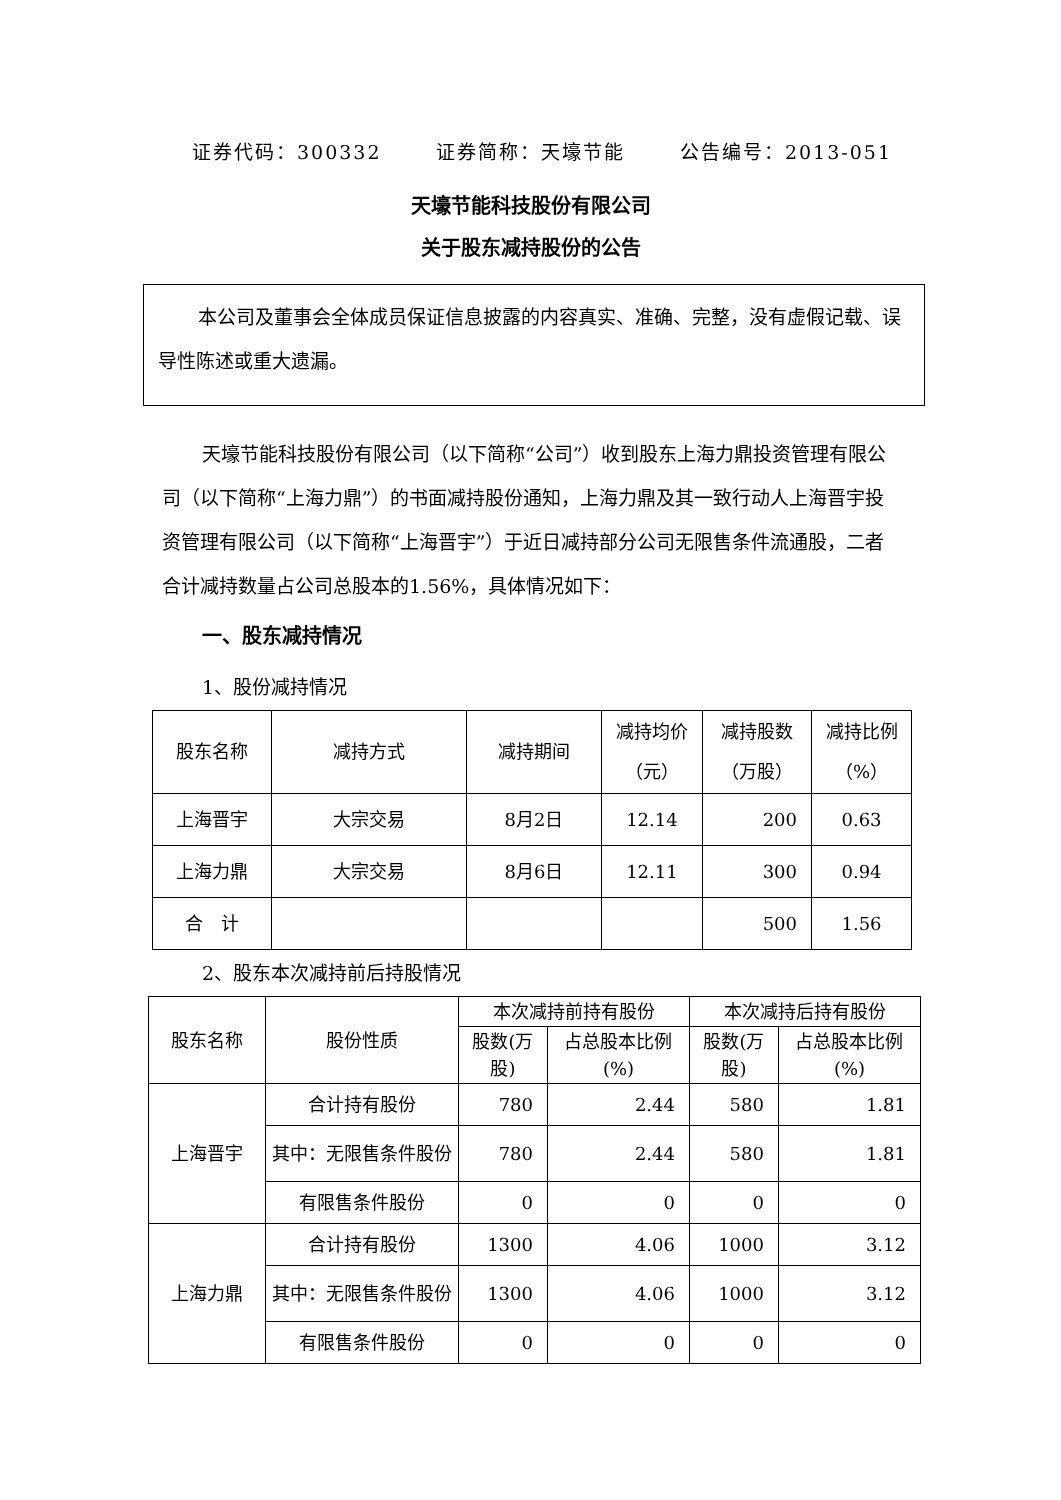证券代码：300332 证券简称：天壕节能 公告编号：2013-051
天壕节能科技股份有限公司
关于股东减持股份的公告
本公司及董事会全体成员保证信息披露的内容真实、准确、完整，没有虚假记载、误导性陈述或重大遗漏。
天壕节能科技股份有限公司（以下简称“公司”）收到股东上海力鼎投资管理有限公司（以下简称“上海力鼎”）的书面减持股份通知，上海力鼎及其一致行动人上海晋宇投资管理有限公司（以下简称“上海晋宇”）于近日减持部分公司无限售条件流通股，二者合计减持数量占公司总股本的1.56%，具体情况如下：
一、股东减持情况
1、股份减持情况
| 股东名称 | 减持方式 | 减持期间 | 减持均价（元） | 减持股数（万股） | 减持比例（%） |
| --- | --- | --- | --- | --- | --- |
| 上海晋宇 | 大宗交易 | 8月2日 | 12.14 | 200 | 0.63 |
| 上海力鼎 | 大宗交易 | 8月6日 | 12.11 | 300 | 0.94 |
| 合 计 | | | | 500 | 1.56 |
2、股东本次减持前后持股情况
| 股东名称 | 股份性质 | 本次减持前持有股份 | | 本次减持后持有股份 | |
| --- | --- | --- | --- | --- | --- |
| | | 股数(万股) | 占总股本比例(%) | 股数(万股) | 占总股本比例(%) |
| 上海晋宇 | 合计持有股份 | 780 | 2.44 | 580 | 1.81 |
| | 其中：无限售条件股份 | 780 | 2.44 | 580 | 1.81 |
| | 有限售条件股份 | 0 | 0 | 0 | 0 |
| 上海力鼎 | 合计持有股份 | 1300 | 4.06 | 1000 | 3.12 |
| | 其中：无限售条件股份 | 1300 | 4.06 | 1000 | 3.12 |
| | 有限售条件股份 | 0 | 0 | 0 | 0 |